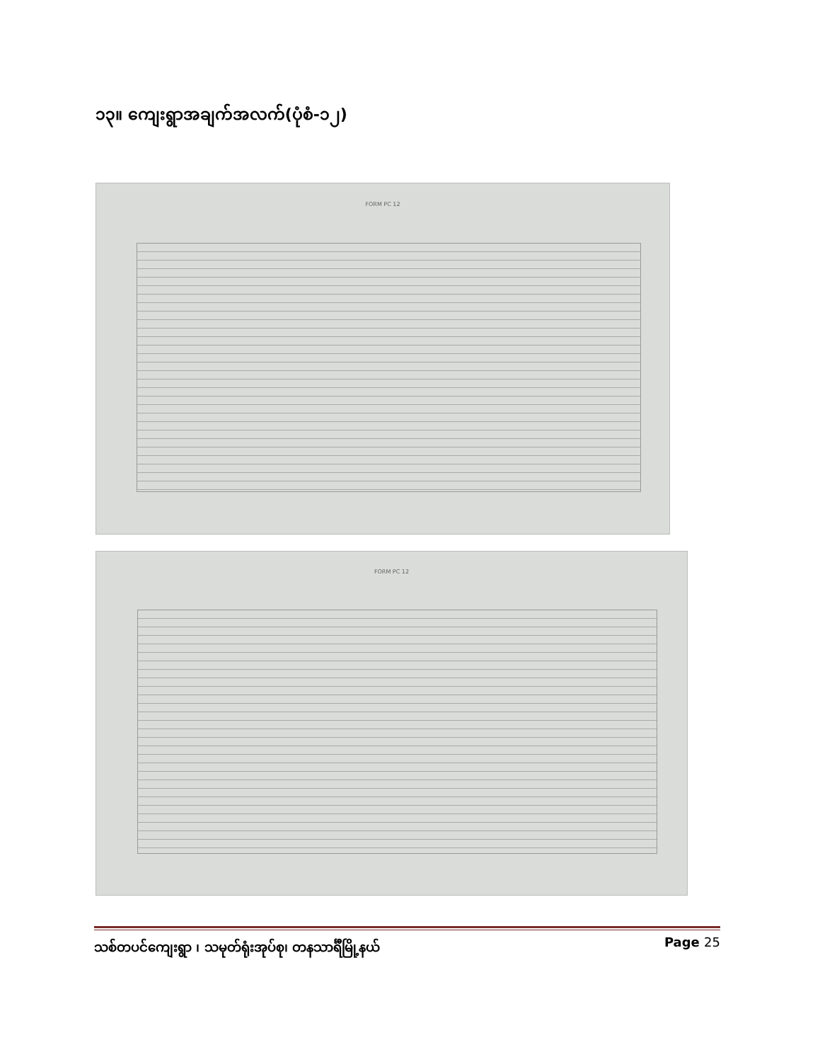၁၃။ ကျေးရွာအချက်အလက်(ပုံစံ-၁၂)
FORM PC 12
FORM PC 12
သစ်တပင်ကျေးရွာ ၊ သမုတ်ရုံးအုပ်စု၊ တနသာင်္ရီမြို့နယ် Page 25